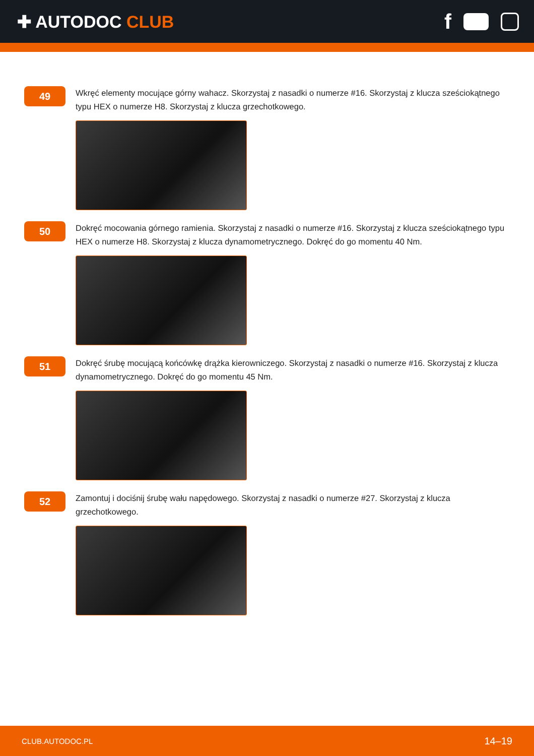✚ AUTODOC CLUB
f
49
Wkręć elementy mocujące górny wahacz. Skorzystaj z nasadki o numerze #16. Skorzystaj z klucza sześciokątnego typu HEX o numerze H8. Skorzystaj z klucza grzechotkowego.
50
Dokręć mocowania górnego ramienia. Skorzystaj z nasadki o numerze #16. Skorzystaj z klucza sześciokątnego typu HEX o numerze H8. Skorzystaj z klucza dynamometrycznego. Dokręć do go momentu 40 Nm.
51
Dokręć śrubę mocującą końcówkę drążka kierowniczego. Skorzystaj z nasadki o numerze #16. Skorzystaj z klucza dynamometrycznego. Dokręć do go momentu 45 Nm.
52
Zamontuj i dociśnij śrubę wału napędowego. Skorzystaj z nasadki o numerze #27. Skorzystaj z klucza grzechotkowego.
CLUB.AUTODOC.PL 14–19